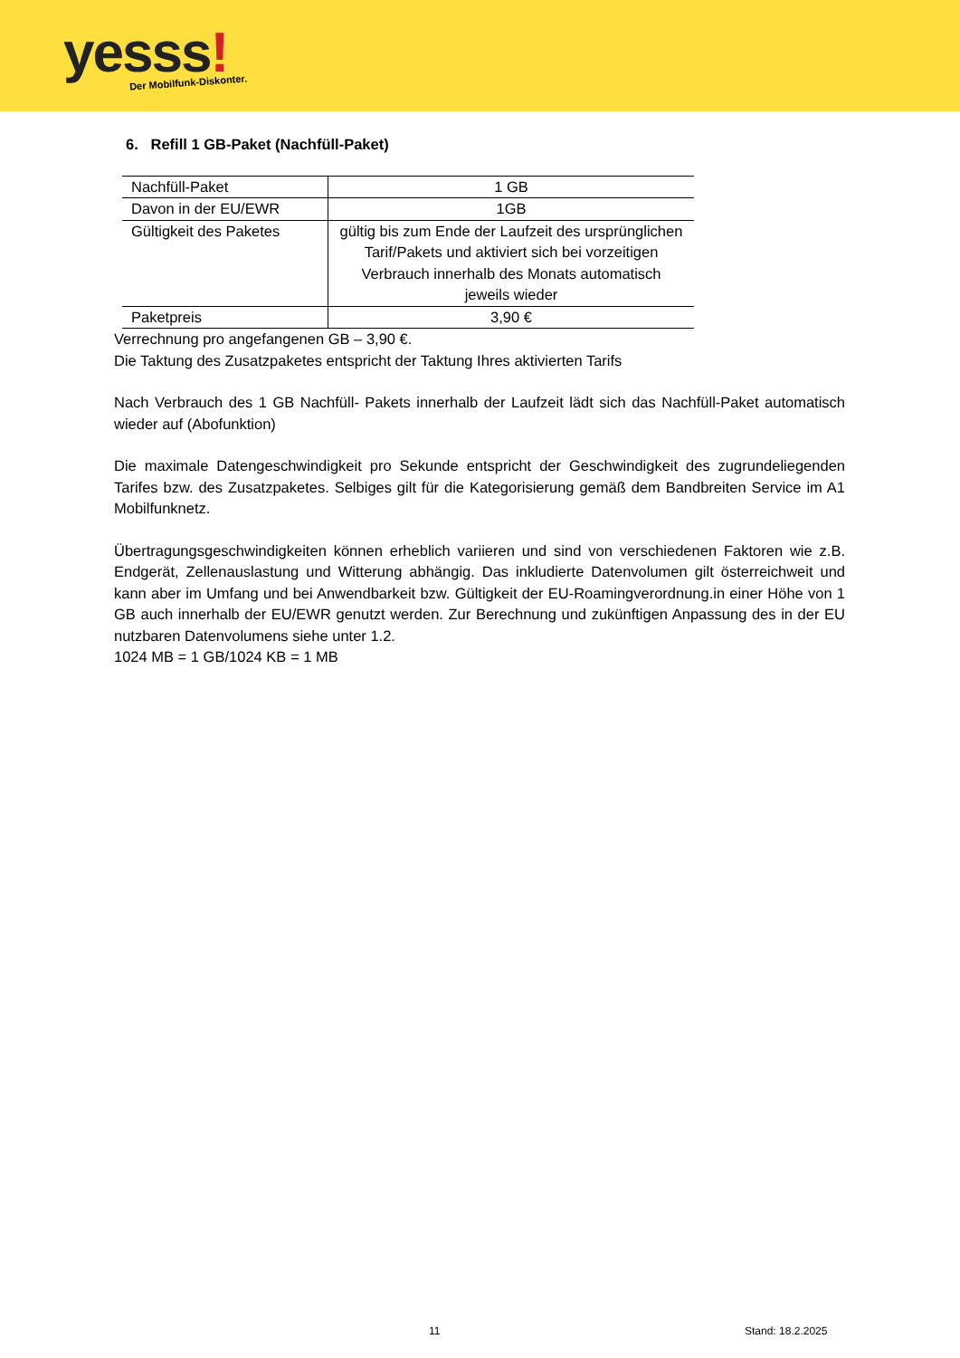yesss! Der Mobilfunk-Diskonter.
6. Refill 1 GB-Paket (Nachfüll-Paket)
| Nachfüll-Paket | 1 GB |
| Davon in der EU/EWR | 1GB |
| Gültigkeit des Paketes | gültig bis zum Ende der Laufzeit des ursprünglichen Tarif/Pakets und aktiviert sich bei vorzeitigen Verbrauch innerhalb des Monats automatisch jeweils wieder |
| Paketpreis | 3,90 € |
Verrechnung pro angefangenen GB – 3,90 €.
Die Taktung des Zusatzpaketes entspricht der Taktung Ihres aktivierten Tarifs
Nach Verbrauch des 1 GB Nachfüll- Pakets innerhalb der Laufzeit lädt sich das Nachfüll-Paket automatisch wieder auf (Abofunktion)
Die maximale Datengeschwindigkeit pro Sekunde entspricht der Geschwindigkeit des zugrundeliegenden Tarifes bzw. des Zusatzpaketes. Selbiges gilt für die Kategorisierung gemäß dem Bandbreiten Service im A1 Mobilfunknetz.
Übertragungsgeschwindigkeiten können erheblich variieren und sind von verschiedenen Faktoren wie z.B. Endgerät, Zellenauslastung und Witterung abhängig. Das inkludierte Datenvolumen gilt österreichweit und kann aber im Umfang und bei Anwendbarkeit bzw. Gültigkeit der EU-Roamingverordnung.in einer Höhe von 1 GB auch innerhalb der EU/EWR genutzt werden. Zur Berechnung und zukünftigen Anpassung des in der EU nutzbaren Datenvolumens siehe unter 1.2.
1024 MB = 1 GB/1024 KB = 1 MB
11 Stand: 18.2.2025